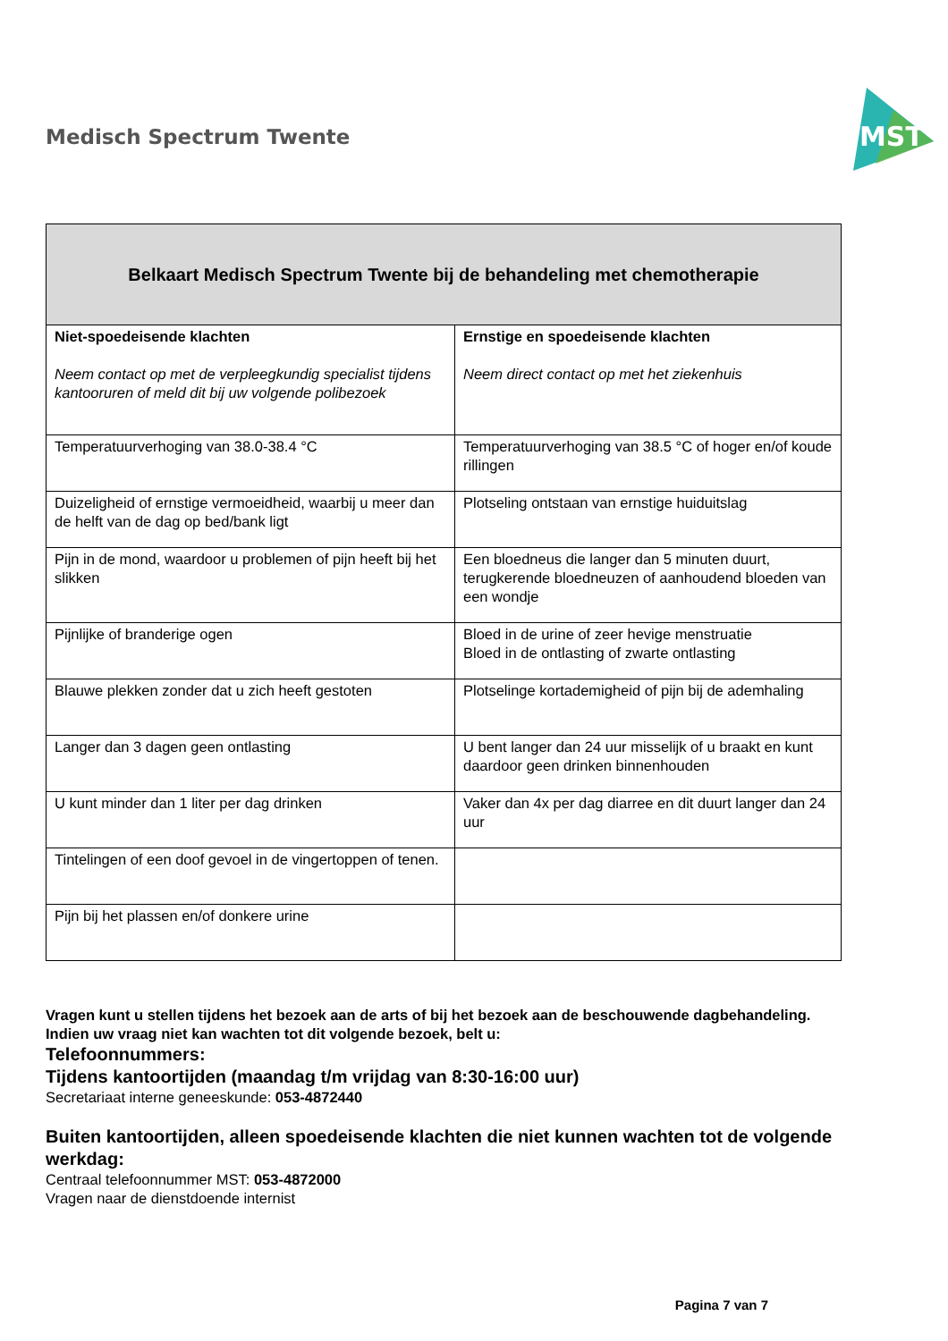Medisch Spectrum Twente
MST
| Belkaart Medisch Spectrum Twente bij de behandeling met chemotherapie | |
| --- | --- |
| Niet-spoedeisende klachten Neem contact op met de verpleegkundig specialist tijdens kantooruren of meld dit bij uw volgende polibezoek | Ernstige en spoedeisende klachten Neem direct contact op met het ziekenhuis |
| Temperatuurverhoging van 38.0-38.4 °C | Temperatuurverhoging van 38.5 °C of hoger en/of koude rillingen |
| Duizeligheid of ernstige vermoeidheid, waarbij u meer dan de helft van de dag op bed/bank ligt | Plotseling ontstaan van ernstige huiduitslag |
| Pijn in de mond, waardoor u problemen of pijn heeft bij het slikken | Een bloedneus die langer dan 5 minuten duurt, terugkerende bloedneuzen of aanhoudend bloeden van een wondje |
| Pijnlijke of branderige ogen | Bloed in de urine of zeer hevige menstruatie Bloed in de ontlasting of zwarte ontlasting |
| Blauwe plekken zonder dat u zich heeft gestoten | Plotselinge kortademigheid of pijn bij de ademhaling |
| Langer dan 3 dagen geen ontlasting | U bent langer dan 24 uur misselijk of u braakt en kunt daardoor geen drinken binnenhouden |
| U kunt minder dan 1 liter per dag drinken | Vaker dan 4x per dag diarree en dit duurt langer dan 24 uur |
| Tintelingen of een doof gevoel in de vingertoppen of tenen. | |
| Pijn bij het plassen en/of donkere urine | |
Vragen kunt u stellen tijdens het bezoek aan de arts of bij het bezoek aan de beschouwende dagbehandeling.
Indien uw vraag niet kan wachten tot dit volgende bezoek, belt u:
Telefoonnummers:
Tijdens kantoortijden (maandag t/m vrijdag van 8:30-16:00 uur)
Secretariaat interne geneeskunde: 053-4872440
Buiten kantoortijden, alleen spoedeisende klachten die niet kunnen wachten tot de volgende werkdag:
Centraal telefoonnummer MST: 053-4872000
Vragen naar de dienstdoende internist
Pagina 7 van 7